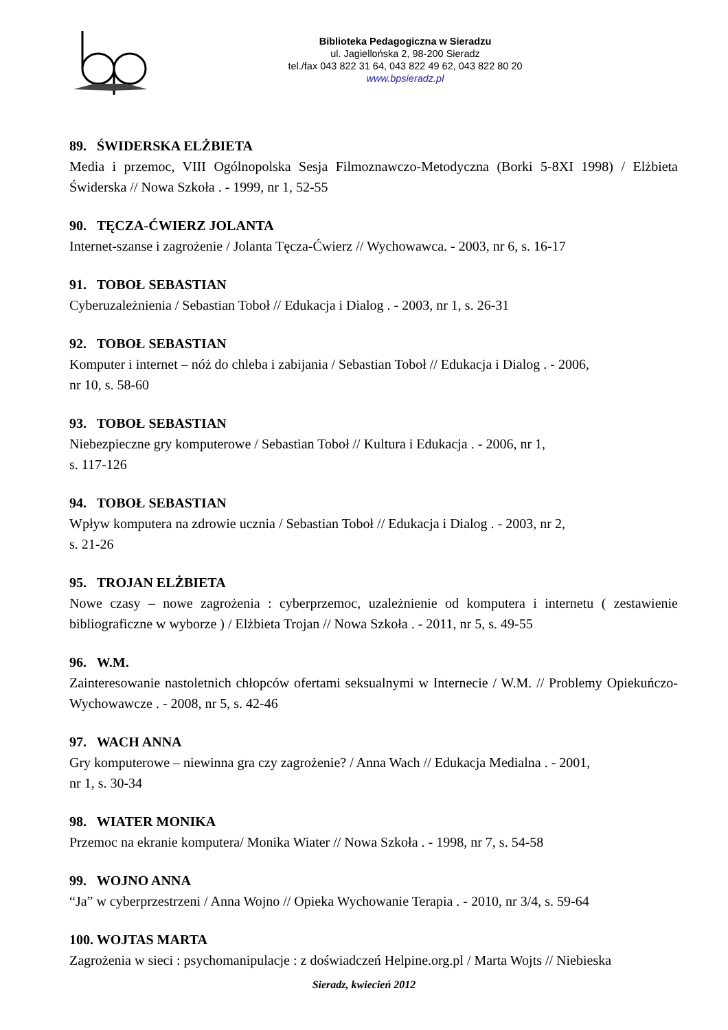Biblioteka Pedagogiczna w Sieradzu
ul. Jagiellońska 2, 98-200 Sieradz
tel./fax 043 822 31 64, 043 822 49 62, 043 822 80 20
www.bpsieradz.pl
89. ŚWIDERSKA ELŻBIETA
Media i przemoc, VIII Ogólnopolska Sesja Filmoznawczo-Metodyczna (Borki 5-8XI 1998) / Elżbieta Świderska // Nowa Szkoła . - 1999, nr 1, 52-55
90. TĘCZA-ĆWIERZ JOLANTA
Internet-szanse i zagrożenie / Jolanta Tęcza-Ćwierz // Wychowawca. - 2003, nr 6, s. 16-17
91. TOBOŁ SEBASTIAN
Cyberuzależnienia / Sebastian Toboł // Edukacja i Dialog . - 2003, nr 1, s. 26-31
92. TOBOŁ SEBASTIAN
Komputer i internet – nóż do chleba i zabijania / Sebastian Toboł // Edukacja i Dialog . - 2006,
nr 10, s. 58-60
93. TOBOŁ SEBASTIAN
Niebezpieczne gry komputerowe / Sebastian Toboł // Kultura i Edukacja . - 2006, nr 1,
s. 117-126
94. TOBOŁ SEBASTIAN
Wpływ komputera na zdrowie ucznia / Sebastian Toboł // Edukacja i Dialog . - 2003, nr 2,
s. 21-26
95. TROJAN ELŻBIETA
Nowe czasy – nowe zagrożenia : cyberprzemoc, uzależnienie od komputera i internetu ( zestawienie bibliograficzne w wyborze ) / Elżbieta Trojan // Nowa Szkoła . - 2011, nr 5, s. 49-55
96. W.M.
Zainteresowanie nastoletnich chłopców ofertami seksualnymi w Internecie / W.M. // Problemy Opiekuńczo-Wychowawcze . - 2008, nr 5, s. 42-46
97. WACH ANNA
Gry komputerowe – niewinna gra czy zagrożenie? / Anna Wach // Edukacja Medialna . - 2001,
nr 1, s. 30-34
98. WIATER MONIKA
Przemoc na ekranie komputera/ Monika Wiater // Nowa Szkoła . - 1998, nr 7, s. 54-58
99. WOJNO ANNA
“Ja” w cyberprzestrzeni / Anna Wojno // Opieka Wychowanie Terapia . - 2010, nr 3/4, s. 59-64
100. WOJTAS MARTA
Zagrożenia w sieci : psychomanipulacje : z doświadczeń Helpine.org.pl / Marta Wojts // Niebieska
Sieradz, kwiecień 2012